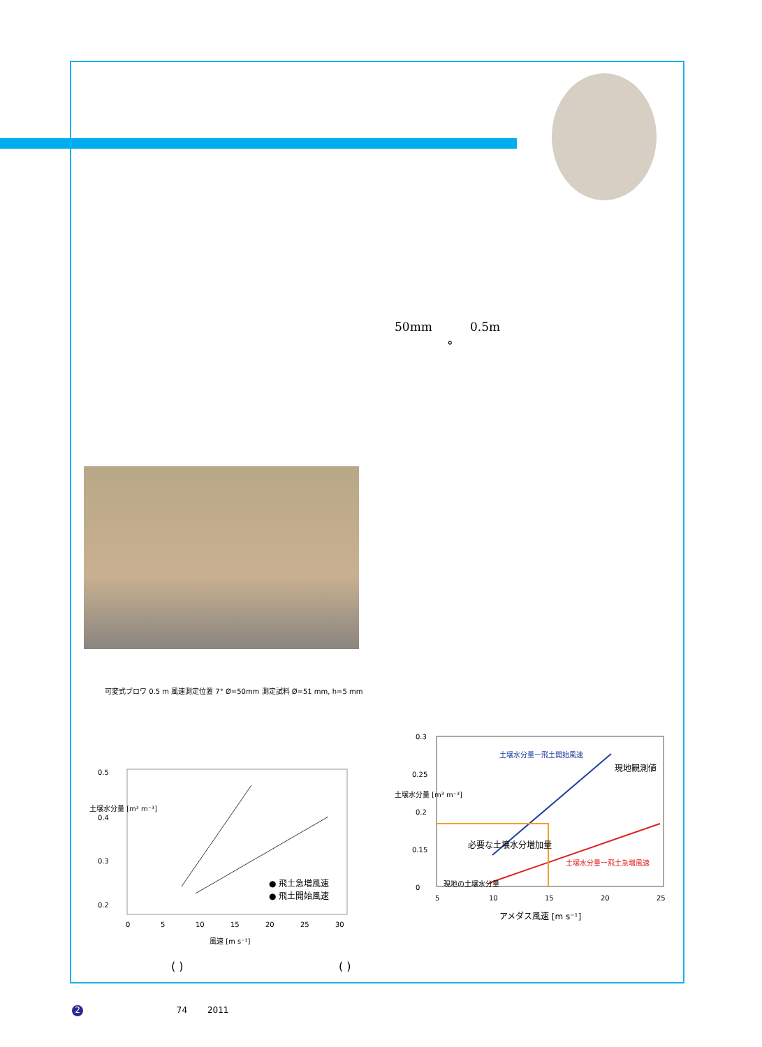50mm 0.5m
°
可変式ブロワ 0.5 m 風速測定位置 7° Ø=50mm 測定試料 Ø=51 mm, h=5 mm
0.5
0.4
0.3
0.2
0
5
10
15
20
25
30
風速 [m s⁻¹]
● 飛土急増風速
● 飛土開始風速
土壌水分量 [m³ m⁻³]
0.3
0.25
0.2
0.15
0
5
10
15
20
25
アメダス風速 [m s⁻¹]
土壌水分量ー飛土開始風速
現地観測値
必要な土壌水分増加量
現地の土壌水分量
土壌水分量ー飛土急増風速
土壌水分量 [m³ m⁻³]
( ) ( )
2 74 2011